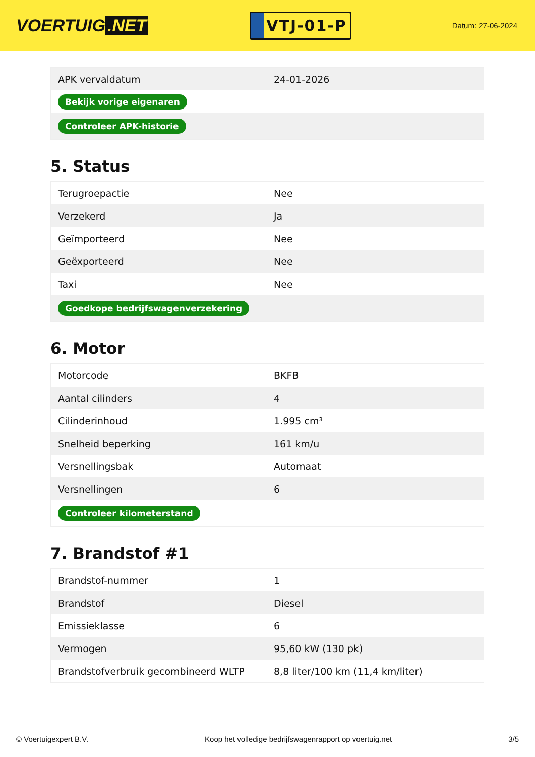VOERTUIG.NET
VTJ-01-P
Datum: 27-06-2024
| APK vervaldatum | 24-01-2026 |
| Bekijk vorige eigenaren | |
| Controleer APK-historie | |
5. Status
| Terugroepactie | Nee |
| Verzekerd | Ja |
| Geïmporteerd | Nee |
| Geëxporteerd | Nee |
| Taxi | Nee |
| Goedkope bedrijfswagenverzekering | |
6. Motor
| Motorcode | BKFB |
| Aantal cilinders | 4 |
| Cilinderinhoud | 1.995 cm³ |
| Snelheid beperking | 161 km/u |
| Versnellingsbak | Automaat |
| Versnellingen | 6 |
| Controleer kilometerstand | |
7. Brandstof #1
| Brandstof-nummer | 1 |
| Brandstof | Diesel |
| Emissieklasse | 6 |
| Vermogen | 95,60 kW (130 pk) |
| Brandstofverbruik gecombineerd WLTP | 8,8 liter/100 km (11,4 km/liter) |
© Voertuigexpert B.V. Koop het volledige bedrijfswagenrapport op voertuig.net 3/5